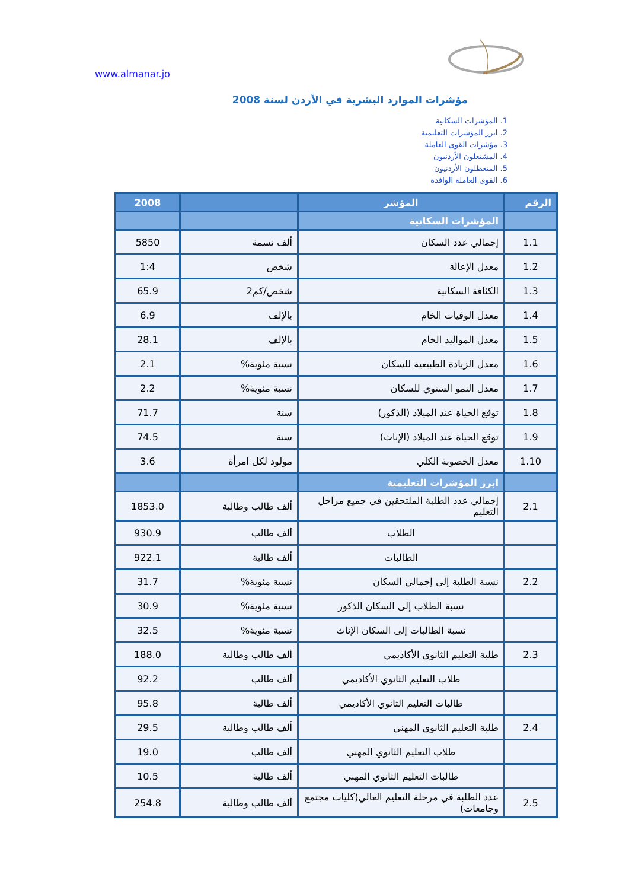www.almanar.jo
مؤشرات الموارد البشرية في الأردن لسنة 2008
1. المؤشرات السكانية
2. ابرز المؤشرات التعليمية
3. مؤشرات القوى العاملة
4. المشتغلون الأردنيون
5. المتعطلون الأردنيون
6. القوى العاملة الوافدة
| الرقم | المؤشر | | 2008 |
| --- | --- | --- | --- |
| | المؤشرات السكانية | | |
| 1.1 | إجمالي عدد السكان | ألف نسمة | 5850 |
| 1.2 | معدل الإعالة | شخص | 1:4 |
| 1.3 | الكثافة السكانية | شخص/كم2 | 65.9 |
| 1.4 | معدل الوفيات الخام | بالإلف | 6.9 |
| 1.5 | معدل المواليد الخام | بالإلف | 28.1 |
| 1.6 | معدل الزيادة الطبيعية للسكان | نسبة مئوية% | 2.1 |
| 1.7 | معدل النمو السنوي للسكان | نسبة مئوية% | 2.2 |
| 1.8 | توقع الحياة عند الميلاد (الذكور) | سنة | 71.7 |
| 1.9 | توقع الحياة عند الميلاد (الإناث) | سنة | 74.5 |
| 1.10 | معدل الخصوبة الكلي | مولود لكل امرأة | 3.6 |
| | ابرز المؤشرات التعليمية | | |
| 2.1 | إجمالي عدد الطلبة الملتحقين في جميع مراحل التعليم | ألف طالب وطالبة | 1853.0 |
| | الطلاب | ألف طالب | 930.9 |
| | الطالبات | ألف طالبة | 922.1 |
| 2.2 | نسبة الطلبة إلى إجمالي السكان | نسبة مئوية% | 31.7 |
| | نسبة الطلاب إلى السكان الذكور | نسبة مئوية% | 30.9 |
| | نسبة الطالبات إلى السكان الإناث | نسبة مئوية% | 32.5 |
| 2.3 | طلبة التعليم الثانوي الأكاديمي | ألف طالب وطالبة | 188.0 |
| | طلاب التعليم الثانوي الأكاديمي | ألف طالب | 92.2 |
| | طالبات التعليم الثانوي الأكاديمي | ألف طالبة | 95.8 |
| 2.4 | طلبة التعليم الثانوي المهني | ألف طالب وطالبة | 29.5 |
| | طلاب التعليم الثانوي المهني | ألف طالب | 19.0 |
| | طالبات التعليم الثانوي المهني | ألف طالبة | 10.5 |
| 2.5 | عدد الطلبة في مرحلة التعليم العالي(كليات مجتمع وجامعات) | ألف طالب وطالبة | 254.8 |